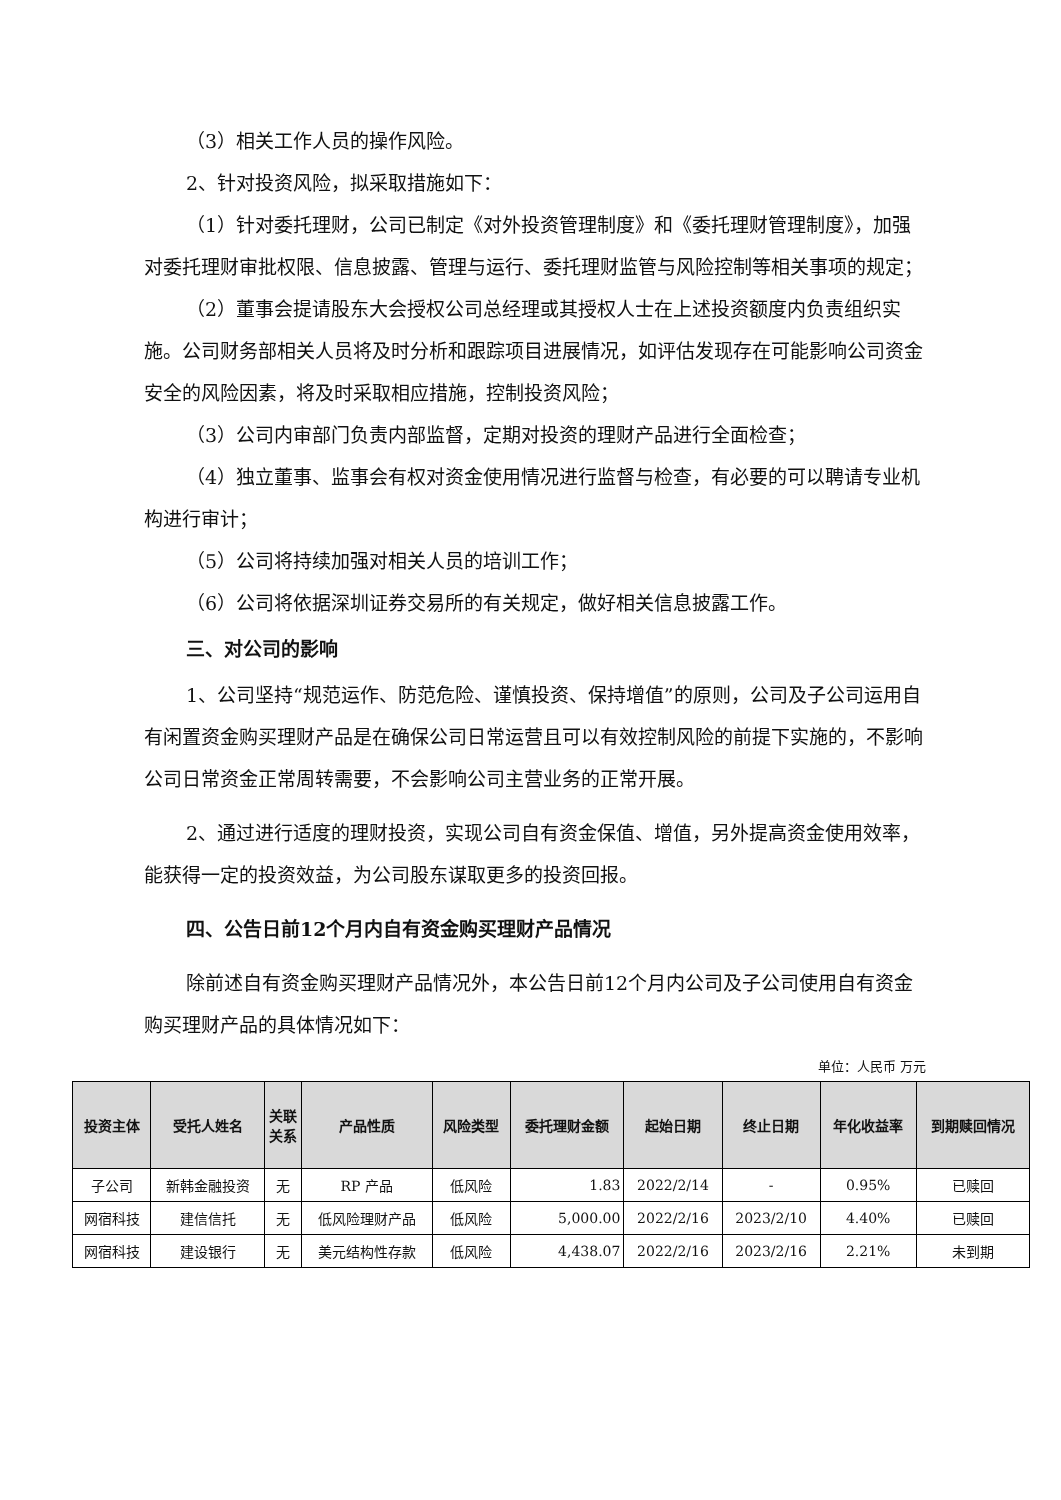（3）相关工作人员的操作风险。
2、针对投资风险，拟采取措施如下：
（1）针对委托理财，公司已制定《对外投资管理制度》和《委托理财管理制度》，加强对委托理财审批权限、信息披露、管理与运行、委托理财监管与风险控制等相关事项的规定；
（2）董事会提请股东大会授权公司总经理或其授权人士在上述投资额度内负责组织实施。公司财务部相关人员将及时分析和跟踪项目进展情况，如评估发现存在可能影响公司资金安全的风险因素，将及时采取相应措施，控制投资风险；
（3）公司内审部门负责内部监督，定期对投资的理财产品进行全面检查；
（4）独立董事、监事会有权对资金使用情况进行监督与检查，有必要的可以聘请专业机构进行审计；
（5）公司将持续加强对相关人员的培训工作；
（6）公司将依据深圳证券交易所的有关规定，做好相关信息披露工作。
三、对公司的影响
1、公司坚持“规范运作、防范危险、谨慎投资、保持增值”的原则，公司及子公司运用自有闲置资金购买理财产品是在确保公司日常运营且可以有效控制风险的前提下实施的，不影响公司日常资金正常周转需要，不会影响公司主营业务的正常开展。
2、通过进行适度的理财投资，实现公司自有资金保值、增值，另外提高资金使用效率，能获得一定的投资效益，为公司股东谋取更多的投资回报。
四、公告日前12个月内自有资金购买理财产品情况
除前述自有资金购买理财产品情况外，本公告日前12个月内公司及子公司使用自有资金购买理财产品的具体情况如下：
单位：人民币 万元
| 投资主体 | 受托人姓名 | 关联关系 | 产品性质 | 风险类型 | 委托理财金额 | 起始日期 | 终止日期 | 年化收益率 | 到期赎回情况 |
| --- | --- | --- | --- | --- | --- | --- | --- | --- | --- |
| 子公司 | 新韩金融投资 | 无 | RP 产品 | 低风险 | 1.83 | 2022/2/14 | - | 0.95% | 已赎回 |
| 网宿科技 | 建信信托 | 无 | 低风险理财产品 | 低风险 | 5,000.00 | 2022/2/16 | 2023/2/10 | 4.40% | 已赎回 |
| 网宿科技 | 建设银行 | 无 | 美元结构性存款 | 低风险 | 4,438.07 | 2022/2/16 | 2023/2/16 | 2.21% | 未到期 |